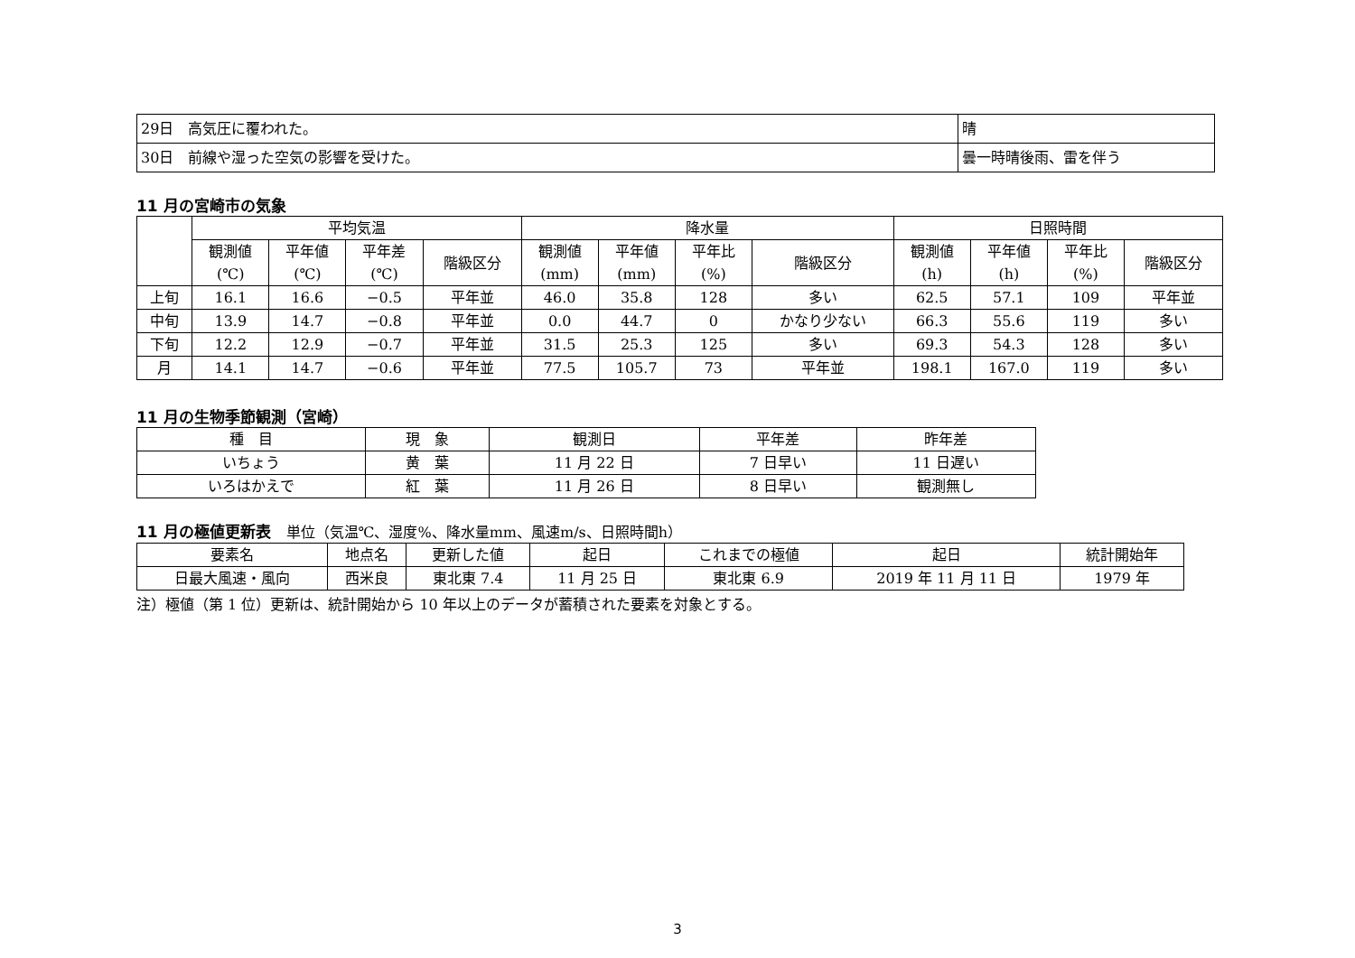| 29日 高気圧に覆われた。 | 晴 |
| 30日 前線や湿った空気の影響を受けた。 | 曇一時晴後雨、雷を伴う |
11 月の宮崎市の気象
| | 平均気温 | | | | 降水量 | | | | 日照時間 | | | |
| | 観測値 (℃) | 平年値 (℃) | 平年差 (℃) | 階級区分 | 観測値 (mm) | 平年値 (mm) | 平年比 (%) | 階級区分 | 観測値 (h) | 平年値 (h) | 平年比 (%) | 階級区分 |
| 上旬 | 16.1 | 16.6 | −0.5 | 平年並 | 46.0 | 35.8 | 128 | 多い | 62.5 | 57.1 | 109 | 平年並 |
| 中旬 | 13.9 | 14.7 | −0.8 | 平年並 | 0.0 | 44.7 | 0 | かなり少ない | 66.3 | 55.6 | 119 | 多い |
| 下旬 | 12.2 | 12.9 | −0.7 | 平年並 | 31.5 | 25.3 | 125 | 多い | 69.3 | 54.3 | 128 | 多い |
| 月 | 14.1 | 14.7 | −0.6 | 平年並 | 77.5 | 105.7 | 73 | 平年並 | 198.1 | 167.0 | 119 | 多い |
11 月の生物季節観測（宮崎）
| 種 目 | 現 象 | 観測日 | 平年差 | 昨年差 |
| いちょう | 黄 葉 | 11 月 22 日 | 7 日早い | 11 日遅い |
| いろはかえで | 紅 葉 | 11 月 26 日 | 8 日早い | 観測無し |
11 月の極値更新表　単位（気温℃、湿度%、降水量mm、風速m/s、日照時間h）
| 要素名 | 地点名 | 更新した値 | 起日 | これまでの極値 | 起日 | 統計開始年 |
| 日最大風速・風向 | 西米良 | 東北東 7.4 | 11 月 25 日 | 東北東 6.9 | 2019 年 11 月 11 日 | 1979 年 |
注）極値（第 1 位）更新は、統計開始から 10 年以上のデータが蓄積された要素を対象とする。
3